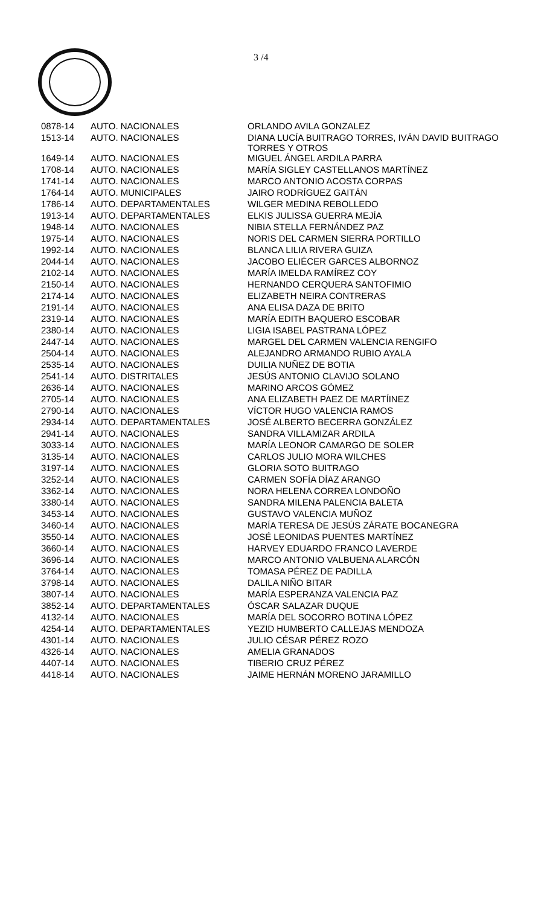3 /4
| 0878-14 | AUTO. NACIONALES | ORLANDO AVILA GONZALEZ |
| 1513-14 | AUTO. NACIONALES | DIANA LUCÍA BUITRAGO TORRES, IVÁN DAVID BUITRAGO TORRES Y OTROS |
| 1649-14 | AUTO. NACIONALES | MIGUEL ÁNGEL ARDILA PARRA |
| 1708-14 | AUTO. NACIONALES | MARÍA SIGLEY CASTELLANOS MARTÍNEZ |
| 1741-14 | AUTO. NACIONALES | MARCO ANTONIO ACOSTA CORPAS |
| 1764-14 | AUTO. MUNICIPALES | JAIRO RODRÍGUEZ GAITÁN |
| 1786-14 | AUTO. DEPARTAMENTALES | WILGER MEDINA REBOLLEDO |
| 1913-14 | AUTO. DEPARTAMENTALES | ELKIS JULISSA GUERRA MEJÍA |
| 1948-14 | AUTO. NACIONALES | NIBIA STELLA FERNÁNDEZ PAZ |
| 1975-14 | AUTO. NACIONALES | NORIS DEL CARMEN SIERRA PORTILLO |
| 1992-14 | AUTO. NACIONALES | BLANCA LILIA RIVERA GUIZA |
| 2044-14 | AUTO. NACIONALES | JACOBO ELIÉCER GARCES ALBORNOZ |
| 2102-14 | AUTO. NACIONALES | MARÍA IMELDA RAMÍREZ COY |
| 2150-14 | AUTO. NACIONALES | HERNANDO CERQUERA SANTOFIMIO |
| 2174-14 | AUTO. NACIONALES | ELIZABETH NEIRA CONTRERAS |
| 2191-14 | AUTO. NACIONALES | ANA ELISA DAZA DE BRITO |
| 2319-14 | AUTO. NACIONALES | MARÍA EDITH BAQUERO ESCOBAR |
| 2380-14 | AUTO. NACIONALES | LIGIA ISABEL PASTRANA LÓPEZ |
| 2447-14 | AUTO. NACIONALES | MARGEL DEL CARMEN VALENCIA RENGIFO |
| 2504-14 | AUTO. NACIONALES | ALEJANDRO ARMANDO RUBIO AYALA |
| 2535-14 | AUTO. NACIONALES | DUILIA NUÑEZ DE BOTIA |
| 2541-14 | AUTO. DISTRITALES | JESÚS ANTONIO CLAVIJO SOLANO |
| 2636-14 | AUTO. NACIONALES | MARINO ARCOS GÓMEZ |
| 2705-14 | AUTO. NACIONALES | ANA ELIZABETH PAEZ DE MARTÍINEZ |
| 2790-14 | AUTO. NACIONALES | VÍCTOR HUGO VALENCIA RAMOS |
| 2934-14 | AUTO. DEPARTAMENTALES | JOSÉ ALBERTO BECERRA GONZÁLEZ |
| 2941-14 | AUTO. NACIONALES | SANDRA VILLAMIZAR ARDILA |
| 3033-14 | AUTO. NACIONALES | MARÍA LEONOR CAMARGO DE SOLER |
| 3135-14 | AUTO. NACIONALES | CARLOS JULIO MORA WILCHES |
| 3197-14 | AUTO. NACIONALES | GLORIA SOTO BUITRAGO |
| 3252-14 | AUTO. NACIONALES | CARMEN SOFÍA DÍAZ ARANGO |
| 3362-14 | AUTO. NACIONALES | NORA HELENA CORREA LONDOÑO |
| 3380-14 | AUTO. NACIONALES | SANDRA MILENA PALENCIA BALETA |
| 3453-14 | AUTO. NACIONALES | GUSTAVO VALENCIA MUÑOZ |
| 3460-14 | AUTO. NACIONALES | MARÍA TERESA DE JESÚS ZÁRATE BOCANEGRA |
| 3550-14 | AUTO. NACIONALES | JOSÉ LEONIDAS PUENTES MARTÍNEZ |
| 3660-14 | AUTO. NACIONALES | HARVEY EDUARDO FRANCO LAVERDE |
| 3696-14 | AUTO. NACIONALES | MARCO ANTONIO VALBUENA ALARCÓN |
| 3764-14 | AUTO. NACIONALES | TOMASA PÉREZ DE PADILLA |
| 3798-14 | AUTO. NACIONALES | DALILA NIÑO BITAR |
| 3807-14 | AUTO. NACIONALES | MARÍA ESPERANZA VALENCIA PAZ |
| 3852-14 | AUTO. DEPARTAMENTALES | ÓSCAR SALAZAR DUQUE |
| 4132-14 | AUTO. NACIONALES | MARÍA DEL SOCORRO BOTINA LÓPEZ |
| 4254-14 | AUTO. DEPARTAMENTALES | YEZID HUMBERTO CALLEJAS MENDOZA |
| 4301-14 | AUTO. NACIONALES | JULIO CÉSAR PÉREZ ROZO |
| 4326-14 | AUTO. NACIONALES | AMELIA GRANADOS |
| 4407-14 | AUTO. NACIONALES | TIBERIO CRUZ PÉREZ |
| 4418-14 | AUTO. NACIONALES | JAIME HERNÁN MORENO JARAMILLO |